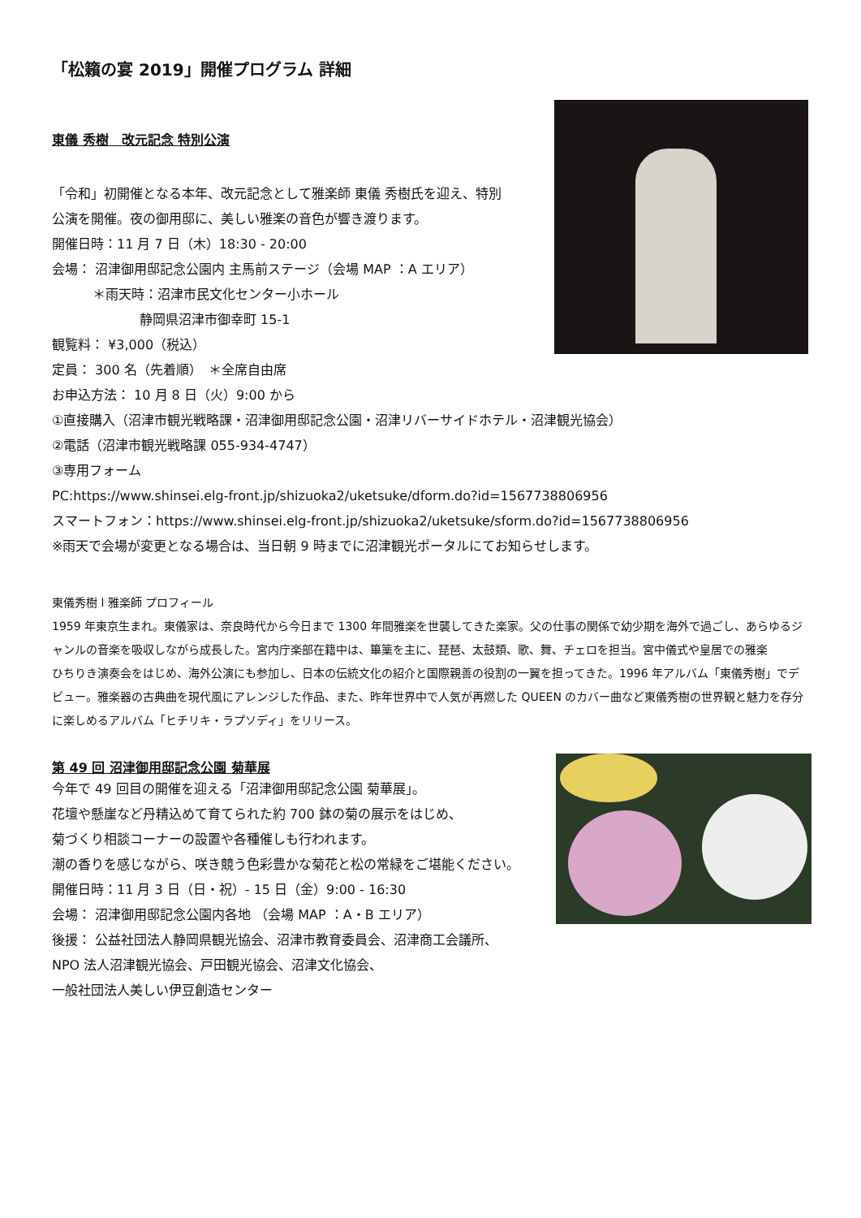「松籟の宴 2019」開催プログラム 詳細
東儀 秀樹　改元記念 特別公演
「令和」初開催となる本年、改元記念として雅楽師 東儀 秀樹氏を迎え、特別
公演を開催。夜の御用邸に、美しい雅楽の音色が響き渡ります。
開催日時：11 月 7 日（木）18:30 - 20:00
会場： 沼津御用邸記念公園内 主馬前ステージ（会場 MAP ：A エリア）
＊雨天時：沼津市民文化センター小ホール
静岡県沼津市御幸町 15-1
観覧料： ¥3,000（税込）
定員： 300 名（先着順）　＊全席自由席
お申込方法： 10 月 8 日（火）9:00 から
①直接購入（沼津市観光戦略課・沼津御用邸記念公園・沼津リバーサイドホテル・沼津観光協会）
②電話（沼津市観光戦略課 055-934-4747）
③専用フォーム
PC:https://www.shinsei.elg-front.jp/shizuoka2/uketsuke/dform.do?id=1567738806956
スマートフォン：https://www.shinsei.elg-front.jp/shizuoka2/uketsuke/sform.do?id=1567738806956
※雨天で会場が変更となる場合は、当日朝 9 時までに沼津観光ポータルにてお知らせします。
東儀秀樹 l 雅楽師 プロフィール
1959 年東京生まれ。東儀家は、奈良時代から今日まで 1300 年間雅楽を世襲してきた楽家。父の仕事の関係で幼少期を海外で過ごし、あらゆるジャンルの音楽を吸収しながら成長した。宮内庁楽部在籍中は、篳篥を主に、琵琶、太鼓類、歌、舞、チェロを担当。宮中儀式や皇居での雅楽
ひちりき演奏会をはじめ、海外公演にも参加し、日本の伝統文化の紹介と国際親善の役割の一翼を担ってきた。1996 年アルバム「東儀秀樹」でデビュー。雅楽器の古典曲を現代風にアレンジした作品、また、昨年世界中で人気が再燃した QUEEN のカバー曲など東儀秀樹の世界観と魅力を存分に楽しめるアルバム「ヒチリキ・ラプソディ」をリリース。
第 49 回 沼津御用邸記念公園 菊華展
今年で 49 回目の開催を迎える「沼津御用邸記念公園 菊華展」。
花壇や懸崖など丹精込めて育てられた約 700 鉢の菊の展示をはじめ、
菊づくり相談コーナーの設置や各種催しも行われます。
潮の香りを感じながら、咲き競う色彩豊かな菊花と松の常緑をご堪能ください。
開催日時：11 月 3 日（日・祝）- 15 日（金）9:00 - 16:30
会場： 沼津御用邸記念公園内各地 （会場 MAP ：A・B エリア）
後援： 公益社団法人静岡県観光協会、沼津市教育委員会、沼津商工会議所、
NPO 法人沼津観光協会、戸田観光協会、沼津文化協会、
一般社団法人美しい伊豆創造センター